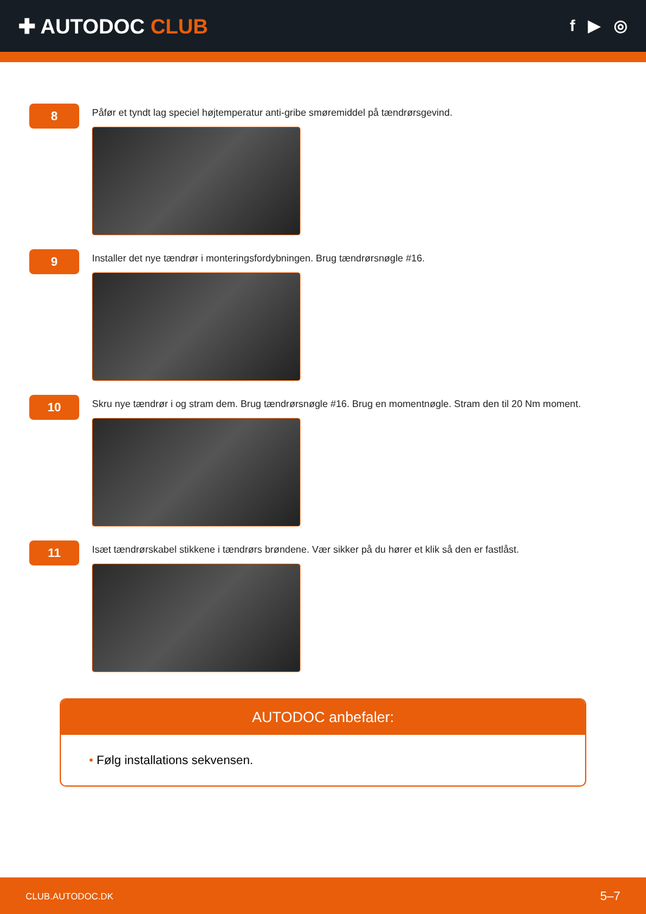✚ AUTODOC CLUB
f ▶ ◎
8
Påfør et tyndt lag speciel højtemperatur anti-gribe smøremiddel på tændrørsgevind.
9
Installer det nye tændrør i monteringsfordybningen. Brug tændrørsnøgle #16.
10
Skru nye tændrør i og stram dem. Brug tændrørsnøgle #16. Brug en momentnøgle. Stram den til 20 Nm moment.
11
Isæt tændrørskabel stikkene i tændrørs brøndene. Vær sikker på du hører et klik så den er fastlåst.
AUTODOC anbefaler:
• Følg installations sekvensen.
CLUB.AUTODOC.DK 5–7